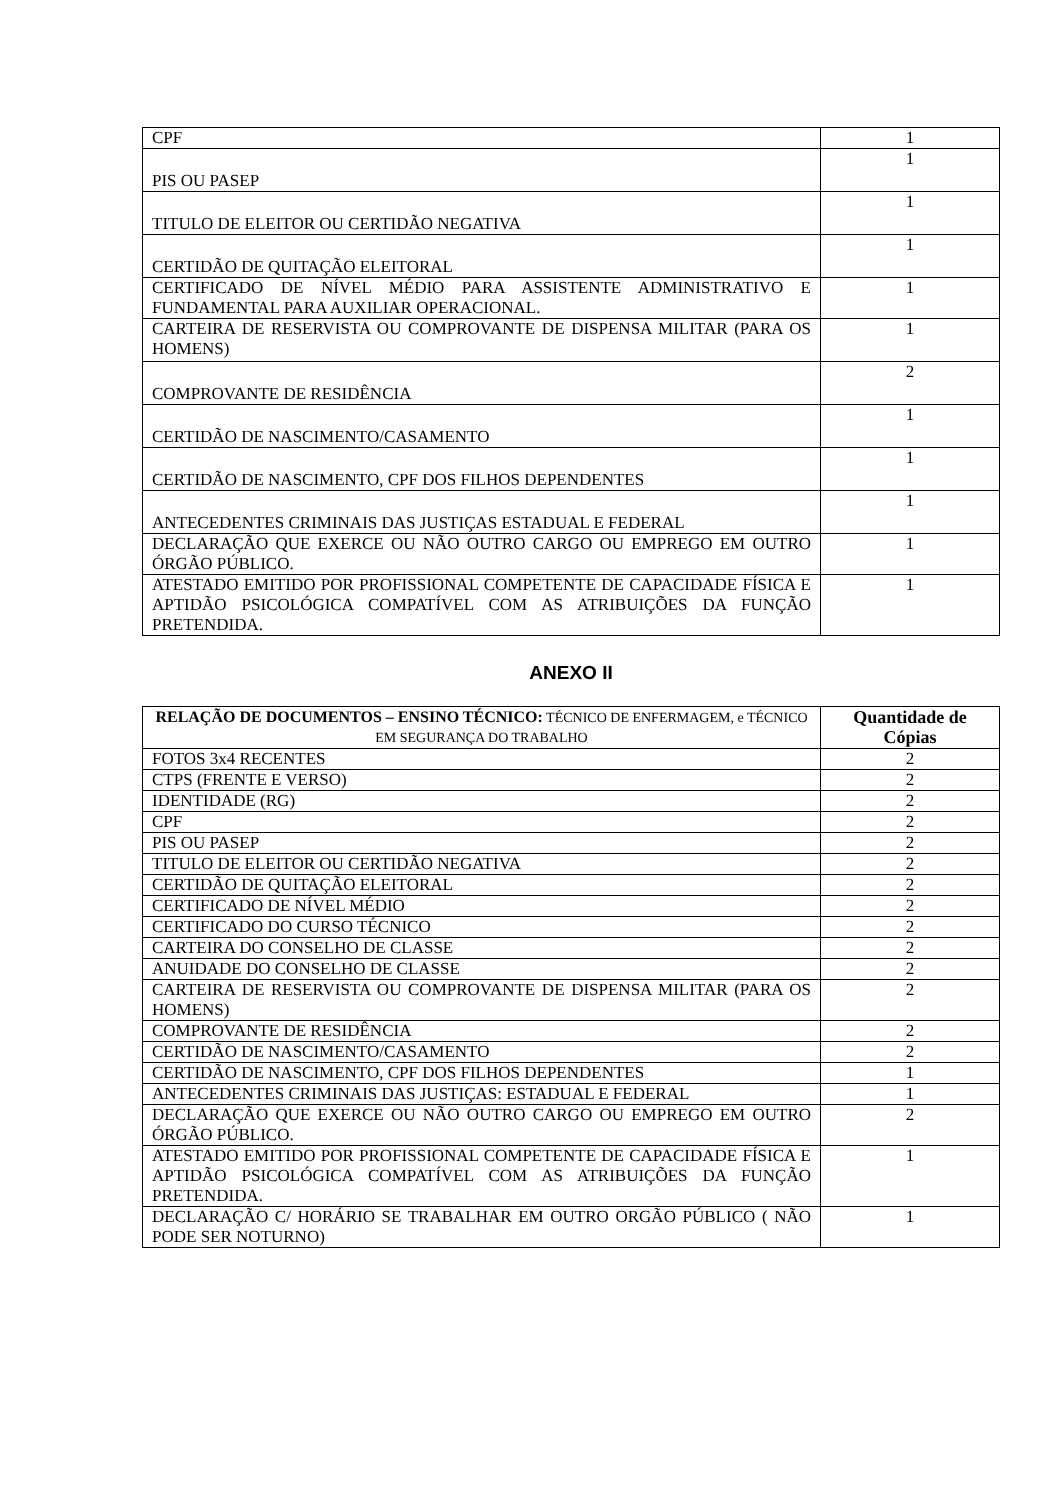| CPF | 1 |
| PIS OU PASEP | 1 |
| TITULO DE ELEITOR OU CERTIDÃO NEGATIVA | 1 |
| CERTIDÃO DE QUITAÇÃO ELEITORAL | 1 |
| CERTIFICADO DE NÍVEL MÉDIO PARA ASSISTENTE ADMINISTRATIVO E FUNDAMENTAL PARA AUXILIAR OPERACIONAL. | 1 |
| CARTEIRA DE RESERVISTA OU COMPROVANTE DE DISPENSA MILITAR (PARA OS HOMENS) | 1 |
| COMPROVANTE DE RESIDÊNCIA | 2 |
| CERTIDÃO DE NASCIMENTO/CASAMENTO | 1 |
| CERTIDÃO DE NASCIMENTO, CPF DOS FILHOS DEPENDENTES | 1 |
| ANTECEDENTES CRIMINAIS DAS JUSTIÇAS ESTADUAL E FEDERAL | 1 |
| DECLARAÇÃO QUE EXERCE OU NÃO OUTRO CARGO OU EMPREGO EM OUTRO ÓRGÃO PÚBLICO. | 1 |
| ATESTADO EMITIDO POR PROFISSIONAL COMPETENTE DE CAPACIDADE FÍSICA E APTIDÃO PSICOLÓGICA COMPATÍVEL COM AS ATRIBUIÇÕES DA FUNÇÃO PRETENDIDA. | 1 |
ANEXO II
| RELAÇÃO DE DOCUMENTOS – ENSINO TÉCNICO: TÉCNICO DE ENFERMAGEM, e TÉCNICO EM SEGURANÇA DO TRABALHO | Quantidade de Cópias |
| --- | --- |
| FOTOS 3x4 RECENTES | 2 |
| CTPS (FRENTE E VERSO) | 2 |
| IDENTIDADE (RG) | 2 |
| CPF | 2 |
| PIS OU PASEP | 2 |
| TITULO DE ELEITOR OU CERTIDÃO NEGATIVA | 2 |
| CERTIDÃO DE QUITAÇÃO ELEITORAL | 2 |
| CERTIFICADO DE NÍVEL MÉDIO | 2 |
| CERTIFICADO DO CURSO TÉCNICO | 2 |
| CARTEIRA DO CONSELHO DE CLASSE | 2 |
| ANUIDADE DO CONSELHO DE CLASSE | 2 |
| CARTEIRA DE RESERVISTA OU COMPROVANTE DE DISPENSA MILITAR (PARA OS HOMENS) | 2 |
| COMPROVANTE DE RESIDÊNCIA | 2 |
| CERTIDÃO DE NASCIMENTO/CASAMENTO | 2 |
| CERTIDÃO DE NASCIMENTO, CPF DOS FILHOS DEPENDENTES | 1 |
| ANTECEDENTES CRIMINAIS DAS JUSTIÇAS: ESTADUAL E FEDERAL | 1 |
| DECLARAÇÃO QUE EXERCE OU NÃO OUTRO CARGO OU EMPREGO EM OUTRO ÓRGÃO PÚBLICO. | 2 |
| ATESTADO EMITIDO POR PROFISSIONAL COMPETENTE DE CAPACIDADE FÍSICA E APTIDÃO PSICOLÓGICA COMPATÍVEL COM AS ATRIBUIÇÕES DA FUNÇÃO PRETENDIDA. | 1 |
| DECLARAÇÃO C/ HORÁRIO SE TRABALHAR EM OUTRO ORGÃO PÚBLICO ( NÃO PODE SER NOTURNO) | 1 |